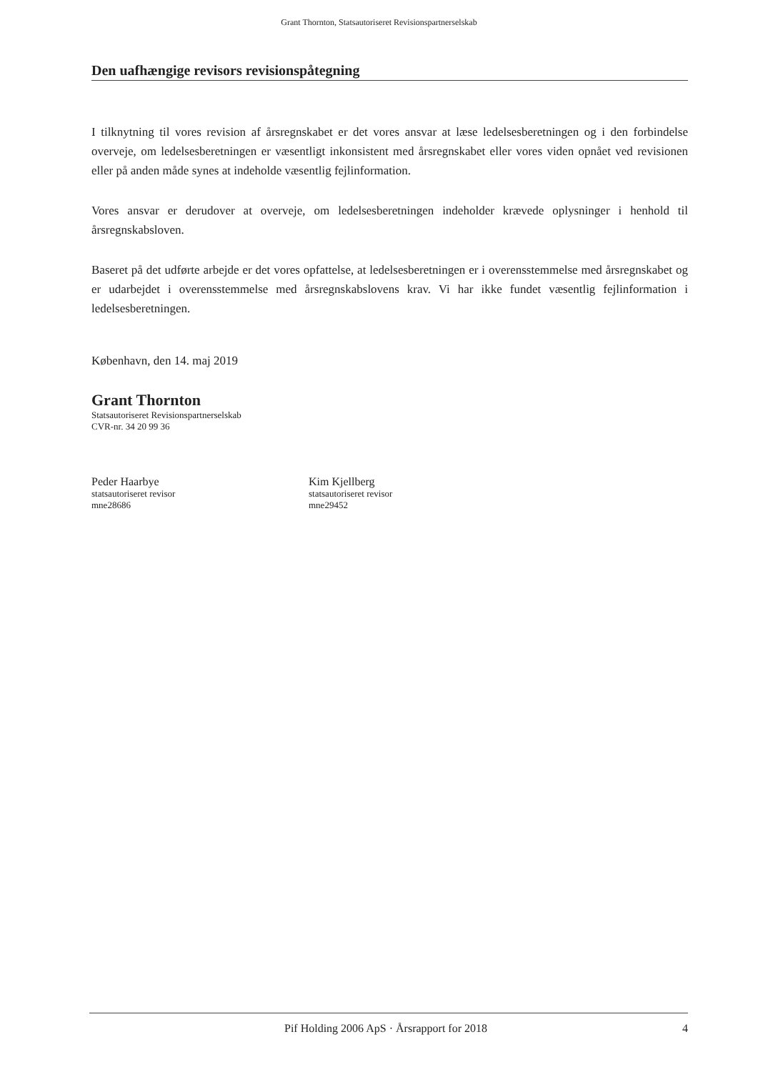Grant Thornton, Statsautoriseret Revisionspartnerselskab
Den uafhængige revisors revisionspåtegning
I tilknytning til vores revision af årsregnskabet er det vores ansvar at læse ledelsesberetningen og i den forbindelse overveje, om ledelsesberetningen er væsentligt inkonsistent med årsregnskabet eller vores viden opnået ved revisionen eller på anden måde synes at indeholde væsentlig fejlinformation.
Vores ansvar er derudover at overveje, om ledelsesberetningen indeholder krævede oplysninger i henhold til årsregnskabsloven.
Baseret på det udførte arbejde er det vores opfattelse, at ledelsesberetningen er i overensstemmelse med årsregnskabet og er udarbejdet i overensstemmelse med årsregnskabslovens krav. Vi har ikke fundet væsentlig fejlinformation i ledelsesberetningen.
København, den 14. maj 2019
Grant Thornton
Statsautoriseret Revisionspartnerselskab
CVR-nr. 34 20 99 36
Peder Haarbye
statsautoriseret revisor
mne28686
Kim Kjellberg
statsautoriseret revisor
mne29452
Pif Holding 2006 ApS · Årsrapport for 2018 4